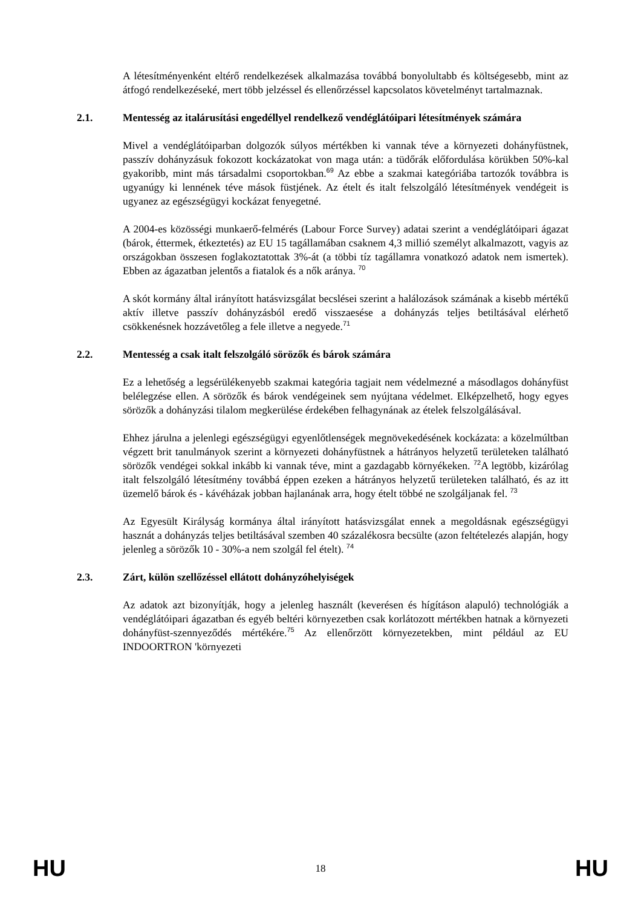A létesítményenként eltérő rendelkezések alkalmazása továbbá bonyolultabb és költségesebb, mint az átfogó rendelkezéseké, mert több jelzéssel és ellenőrzéssel kapcsolatos követelményt tartalmaznak.
2.1. Mentesség az italárusítási engedéllyel rendelkező vendéglátóipari létesítmények számára
Mivel a vendéglátóiparban dolgozók súlyos mértékben ki vannak téve a környezeti dohányfüstnek, passzív dohányzásuk fokozott kockázatokat von maga után: a tüdőrák előfordulása körükben 50%-kal gyakoribb, mint más társadalmi csoportokban.<sup>69</sup> Az ebbe a szakmai kategóriába tartozók továbbra is ugyanúgy ki lennének téve mások füstjének. Az ételt és italt felszolgáló létesítmények vendégeit is ugyanez az egészségügyi kockázat fenyegetné.
A 2004-es közösségi munkaerő-felmérés (Labour Force Survey) adatai szerint a vendéglátóipari ágazat (bárok, éttermek, étkeztetés) az EU 15 tagállamában csaknem 4,3 millió személyt alkalmazott, vagyis az országokban összesen foglakoztatottak 3%-át (a többi tíz tagállamra vonatkozó adatok nem ismertek). Ebben az ágazatban jelentős a fiatalok és a nők aránya. <sup>70</sup>
A skót kormány által irányított hatásvizsgálat becslései szerint a halálozások számának a kisebb mértékű aktív illetve passzív dohányzásból eredő visszaesése a dohányzás teljes betiltásával elérhető csökkenésnek hozzávetőleg a fele illetve a negyede.<sup>71</sup>
2.2. Mentesség a csak italt felszolgáló sörözők és bárok számára
Ez a lehetőség a legsérülékenyebb szakmai kategória tagjait nem védelmezné a másodlagos dohányfüst belélegzése ellen. A sörözők és bárok vendégeinek sem nyújtana védelmet. Elképzelhető, hogy egyes sörözők a dohányzási tilalom megkerülése érdekében felhagynának az ételek felszolgálásával.
Ehhez járulna a jelenlegi egészségügyi egyenlőtlenségek megnövekedésének kockázata: a közelmúltban végzett brit tanulmányok szerint a környezeti dohányfüstnek a hátrányos helyzetű területeken található sörözők vendégei sokkal inkább ki vannak téve, mint a gazdagabb környékeken. <sup>72</sup>A legtöbb, kizárólag italt felszolgáló létesítmény továbbá éppen ezeken a hátrányos helyzetű területeken található, és az itt üzemelő bárok és - kávéházak jobban hajlanának arra, hogy ételt többé ne szolgáljanak fel. <sup>73</sup>
Az Egyesült Királyság kormánya által irányított hatásvizsgálat ennek a megoldásnak egészségügyi hasznát a dohányzás teljes betiltásával szemben 40 százalékosra becsülte (azon feltételezés alapján, hogy jelenleg a sörözők 10 - 30%-a nem szolgál fel ételt). <sup>74</sup>
2.3. Zárt, külön szellőzéssel ellátott dohányzóhelyiségek
Az adatok azt bizonyítják, hogy a jelenleg használt (keverésen és hígításon alapuló) technológiák a vendéglátóipari ágazatban és egyéb beltéri környezetben csak korlátozott mértékben hatnak a környezeti dohányfüst-szennyeződés mértékére.<sup>75</sup> Az ellenőrzött környezetekben, mint például az EU INDOORTRON 'környezeti
HU 18 HU